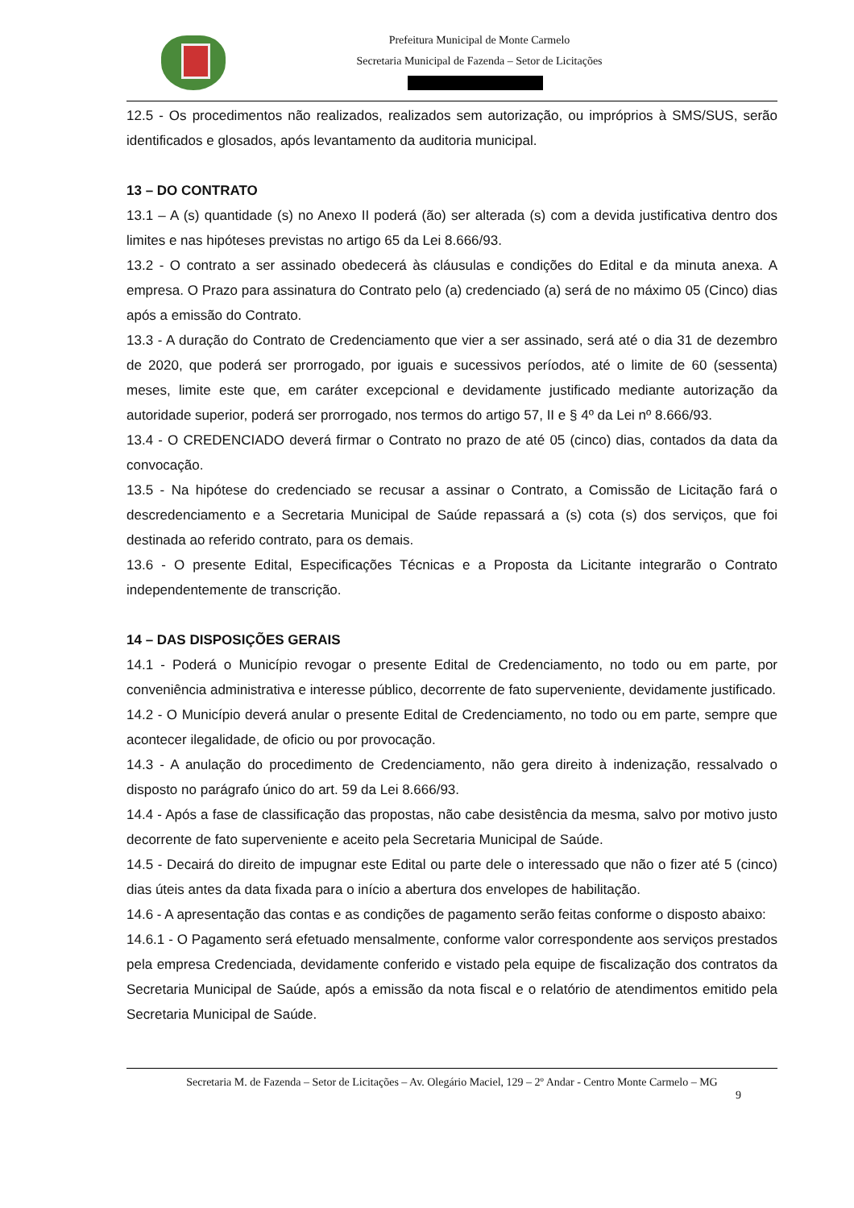Prefeitura Municipal de Monte Carmelo
Secretaria Municipal de Fazenda – Setor de Licitações
12.5 - Os procedimentos não realizados, realizados sem autorização, ou impróprios à SMS/SUS, serão identificados e glosados, após levantamento da auditoria municipal.
13 – DO CONTRATO
13.1 – A (s) quantidade (s) no Anexo II poderá (ão) ser alterada (s) com a devida justificativa dentro dos limites e nas hipóteses previstas no artigo 65 da Lei 8.666/93.
13.2 - O contrato a ser assinado obedecerá às cláusulas e condições do Edital e da minuta anexa. A empresa. O Prazo para assinatura do Contrato pelo (a) credenciado (a) será de no máximo 05 (Cinco) dias após a emissão do Contrato.
13.3 - A duração do Contrato de Credenciamento que vier a ser assinado, será até o dia 31 de dezembro de 2020, que poderá ser prorrogado, por iguais e sucessivos períodos, até o limite de 60 (sessenta) meses, limite este que, em caráter excepcional e devidamente justificado mediante autorização da autoridade superior, poderá ser prorrogado, nos termos do artigo 57, II e § 4º da Lei nº 8.666/93.
13.4 - O CREDENCIADO deverá firmar o Contrato no prazo de até 05 (cinco) dias, contados da data da convocação.
13.5 - Na hipótese do credenciado se recusar a assinar o Contrato, a Comissão de Licitação fará o descredenciamento e a Secretaria Municipal de Saúde repassará a (s) cota (s) dos serviços, que foi destinada ao referido contrato, para os demais.
13.6 - O presente Edital, Especificações Técnicas e a Proposta da Licitante integrarão o Contrato independentemente de transcrição.
14 – DAS DISPOSIÇÕES GERAIS
14.1 - Poderá o Município revogar o presente Edital de Credenciamento, no todo ou em parte, por conveniência administrativa e interesse público, decorrente de fato superveniente, devidamente justificado.
14.2 - O Município deverá anular o presente Edital de Credenciamento, no todo ou em parte, sempre que acontecer ilegalidade, de oficio ou por provocação.
14.3 - A anulação do procedimento de Credenciamento, não gera direito à indenização, ressalvado o disposto no parágrafo único do art. 59 da Lei 8.666/93.
14.4 - Após a fase de classificação das propostas, não cabe desistência da mesma, salvo por motivo justo decorrente de fato superveniente e aceito pela Secretaria Municipal de Saúde.
14.5 - Decairá do direito de impugnar este Edital ou parte dele o interessado que não o fizer até 5 (cinco) dias úteis antes da data fixada para o início a abertura dos envelopes de habilitação.
14.6 - A apresentação das contas e as condições de pagamento serão feitas conforme o disposto abaixo:
14.6.1 - O Pagamento será efetuado mensalmente, conforme valor correspondente aos serviços prestados pela empresa Credenciada, devidamente conferido e vistado pela equipe de fiscalização dos contratos da Secretaria Municipal de Saúde, após a emissão da nota fiscal e o relatório de atendimentos emitido pela Secretaria Municipal de Saúde.
Secretaria M. de Fazenda – Setor de Licitações – Av. Olegário Maciel, 129 – 2º Andar - Centro Monte Carmelo – MG
9